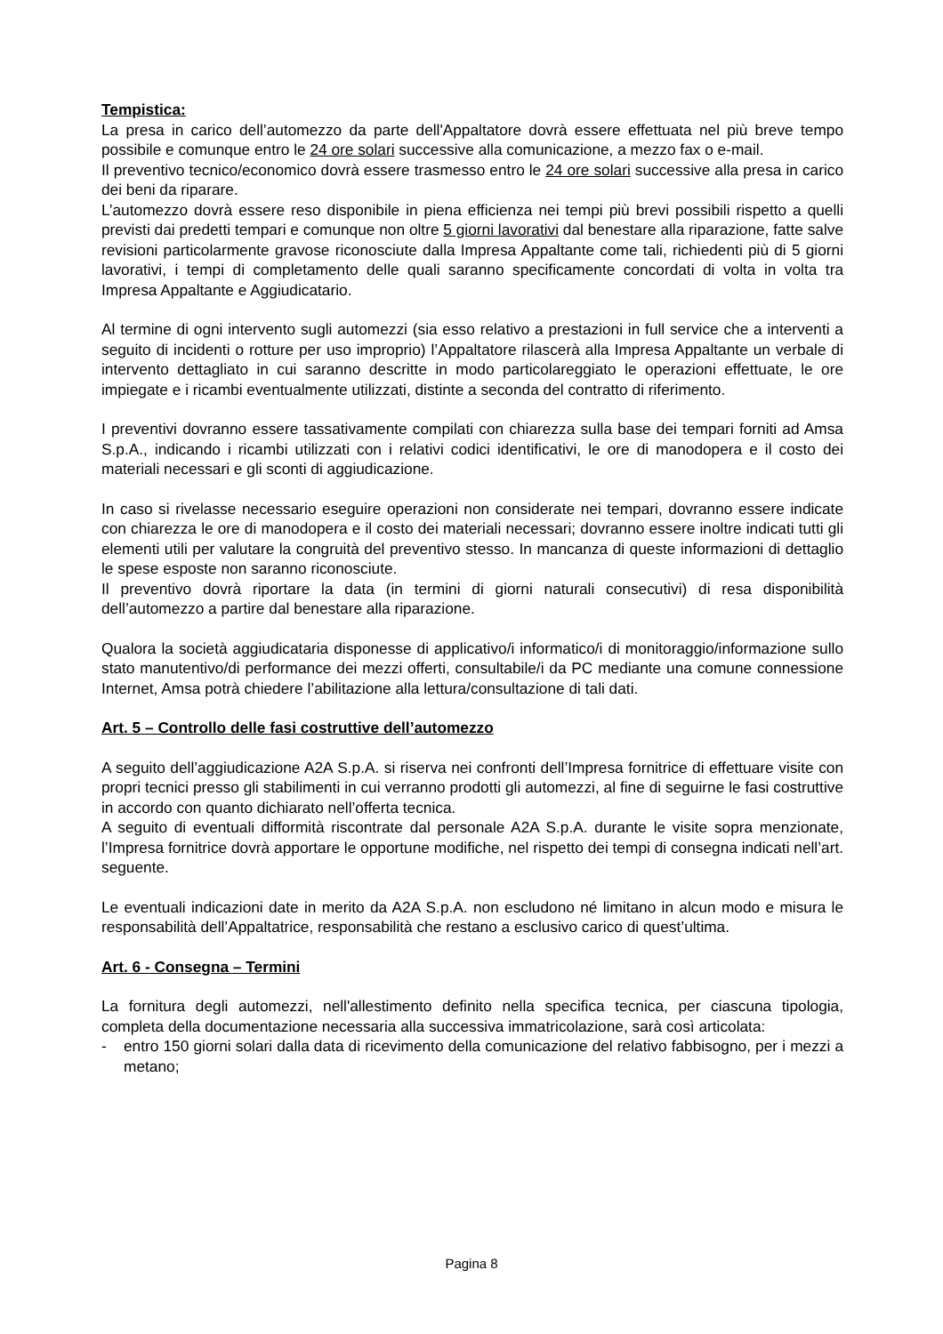Tempistica:
La presa in carico dell’automezzo da parte dell'Appaltatore dovrà essere effettuata nel più breve tempo possibile e comunque entro le 24 ore solari successive alla comunicazione, a mezzo fax o e-mail.
Il preventivo tecnico/economico dovrà essere trasmesso entro le 24 ore solari successive alla presa in carico dei beni da riparare.
L’automezzo dovrà essere reso disponibile in piena efficienza nei tempi più brevi possibili rispetto a quelli previsti dai predetti tempari e comunque non oltre 5 giorni lavorativi dal benestare alla riparazione, fatte salve revisioni particolarmente gravose riconosciute dalla Impresa Appaltante come tali, richiedenti più di 5 giorni lavorativi, i tempi di completamento delle quali saranno specificamente concordati di volta in volta tra Impresa Appaltante e Aggiudicatario.
Al termine di ogni intervento sugli automezzi (sia esso relativo a prestazioni in full service che a interventi a seguito di incidenti o rotture per uso improprio) l’Appaltatore rilascerà alla Impresa Appaltante un verbale di intervento dettagliato in cui saranno descritte in modo particolareggiato le operazioni effettuate, le ore impiegate e i ricambi eventualmente utilizzati, distinte a seconda del contratto di riferimento.
I preventivi dovranno essere tassativamente compilati con chiarezza sulla base dei tempari forniti ad Amsa S.p.A., indicando i ricambi utilizzati con i relativi codici identificativi, le ore di manodopera e il costo dei materiali necessari e gli sconti di aggiudicazione.
In caso si rivelasse necessario eseguire operazioni non considerate nei tempari, dovranno essere indicate con chiarezza le ore di manodopera e il costo dei materiali necessari; dovranno essere inoltre indicati tutti gli elementi utili per valutare la congruità del preventivo stesso. In mancanza di queste informazioni di dettaglio le spese esposte non saranno riconosciute.
Il preventivo dovrà riportare la data (in termini di giorni naturali consecutivi) di resa disponibilità dell’automezzo a partire dal benestare alla riparazione.
Qualora la società aggiudicataria disponesse di applicativo/i informatico/i di monitoraggio/informazione sullo stato manutentivo/di performance dei mezzi offerti, consultabile/i da PC mediante una comune connessione Internet, Amsa potrà chiedere l’abilitazione alla lettura/consultazione di tali dati.
Art. 5 – Controllo delle fasi costruttive dell’automezzo
A seguito dell’aggiudicazione A2A S.p.A. si riserva nei confronti dell’Impresa fornitrice di effettuare visite con propri tecnici presso gli stabilimenti in cui verranno prodotti gli automezzi, al fine di seguirne le fasi costruttive in accordo con quanto dichiarato nell’offerta tecnica.
A seguito di eventuali difformità riscontrate dal personale A2A S.p.A. durante le visite sopra menzionate, l’Impresa fornitrice dovrà apportare le opportune modifiche, nel rispetto dei tempi di consegna indicati nell’art. seguente.
Le eventuali indicazioni date in merito da A2A S.p.A. non escludono né limitano in alcun modo e misura le responsabilità dell’Appaltatrice, responsabilità che restano a esclusivo carico di quest’ultima.
Art. 6 - Consegna – Termini
La fornitura degli automezzi, nell'allestimento definito nella specifica tecnica, per ciascuna tipologia, completa della documentazione necessaria alla successiva immatricolazione, sarà così articolata:
- entro 150 giorni solari dalla data di ricevimento della comunicazione del relativo fabbisogno, per i mezzi a metano;
Pagina 8